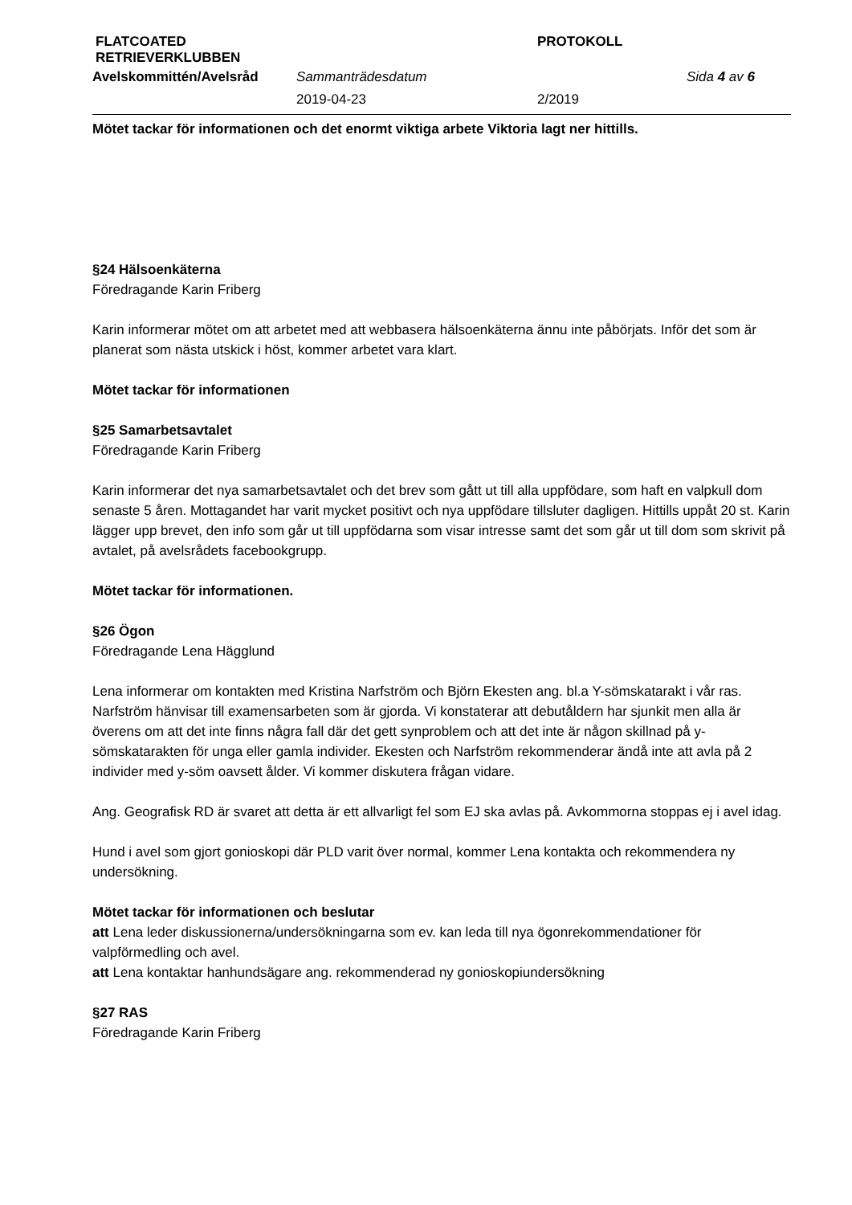| FLATCOATED RETRIEVERKLUBBEN | | PROTOKOLL | |
| Avelskommittén/Avelsråd | Sammanträdesdatum | | Sida 4 av 6 |
| | 2019-04-23 | 2/2019 | |
Mötet tackar för informationen och det enormt viktiga arbete Viktoria lagt ner hittills.
§24 Hälsoenkäterna
Föredragande Karin Friberg
Karin informerar mötet om att arbetet med att webbasera hälsoenkäterna ännu inte påbörjats. Inför det som är planerat som nästa utskick i höst, kommer arbetet vara klart.
Mötet tackar för informationen
§25 Samarbetsavtalet
Föredragande Karin Friberg
Karin informerar det nya samarbetsavtalet och det brev som gått ut till alla uppfödare, som haft en valpkull dom senaste 5 åren. Mottagandet har varit mycket positivt och nya uppfödare tillsluter dagligen. Hittills uppåt 20 st. Karin lägger upp brevet, den info som går ut till uppfödarna som visar intresse samt det som går ut till dom som skrivit på avtalet, på avelsrådets facebookgrupp.
Mötet tackar för informationen.
§26 Ögon
Föredragande Lena Hägglund
Lena informerar om kontakten med Kristina Narfström och Björn Ekesten ang. bl.a Y-sömskatarakt i vår ras. Narfström hänvisar till examensarbeten som är gjorda. Vi konstaterar att debutåldern har sjunkit men alla är överens om att det inte finns några fall där det gett synproblem och att det inte är någon skillnad på y-sömskatarakten för unga eller gamla individer. Ekesten och Narfström rekommenderar ändå inte att avla på 2 individer med y-söm oavsett ålder. Vi kommer diskutera frågan vidare.
Ang. Geografisk RD är svaret att detta är ett allvarligt fel som EJ ska avlas på. Avkommorna stoppas ej i avel idag.
Hund i avel som gjort gonioskopi där PLD varit över normal, kommer Lena kontakta och rekommendera ny undersökning.
Mötet tackar för informationen och beslutar
att Lena leder diskussionerna/undersökningarna som ev. kan leda till nya ögonrekommendationer för valpförmedling och avel.
att Lena kontaktar hanhundsägare ang. rekommenderad ny gonioskopiundersökning
§27 RAS
Föredragande Karin Friberg